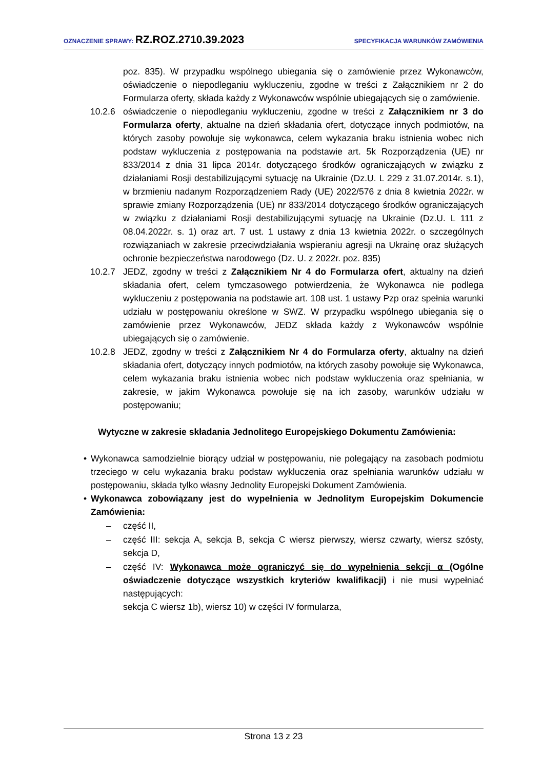OZNACZENIE SPRAWY: RZ.ROZ.2710.39.2023
SPECYFIKACJA WARUNKÓW ZAMÓWIENIA
poz. 835). W przypadku wspólnego ubiegania się o zamówienie przez Wykonawców, oświadczenie o niepodleganiu wykluczeniu, zgodne w treści z Załącznikiem nr 2 do Formularza oferty, składa każdy z Wykonawców wspólnie ubiegających się o zamówienie.
10.2.6 oświadczenie o niepodleganiu wykluczeniu, zgodne w treści z Załącznikiem nr 3 do Formularza oferty, aktualne na dzień składania ofert, dotyczące innych podmiotów, na których zasoby powołuje się wykonawca, celem wykazania braku istnienia wobec nich podstaw wykluczenia z postępowania na podstawie art. 5k Rozporządzenia (UE) nr 833/2014 z dnia 31 lipca 2014r. dotyczącego środków ograniczających w związku z działaniami Rosji destabilizującymi sytuację na Ukrainie (Dz.U. L 229 z 31.07.2014r. s.1), w brzmieniu nadanym Rozporządzeniem Rady (UE) 2022/576 z dnia 8 kwietnia 2022r. w sprawie zmiany Rozporządzenia (UE) nr 833/2014 dotyczącego środków ograniczających w związku z działaniami Rosji destabilizującymi sytuację na Ukrainie (Dz.U. L 111 z 08.04.2022r. s. 1) oraz art. 7 ust. 1 ustawy z dnia 13 kwietnia 2022r. o szczególnych rozwiązaniach w zakresie przeciwdziałania wspieraniu agresji na Ukrainę oraz służących ochronie bezpieczeństwa narodowego (Dz. U. z 2022r. poz. 835)
10.2.7 JEDZ, zgodny w treści z Załącznikiem Nr 4 do Formularza ofert, aktualny na dzień składania ofert, celem tymczasowego potwierdzenia, że Wykonawca nie podlega wykluczeniu z postępowania na podstawie art. 108 ust. 1 ustawy Pzp oraz spełnia warunki udziału w postępowaniu określone w SWZ. W przypadku wspólnego ubiegania się o zamówienie przez Wykonawców, JEDZ składa każdy z Wykonawców wspólnie ubiegających się o zamówienie.
10.2.8 JEDZ, zgodny w treści z Załącznikiem Nr 4 do Formularza oferty, aktualny na dzień składania ofert, dotyczący innych podmiotów, na których zasoby powołuje się Wykonawca, celem wykazania braku istnienia wobec nich podstaw wykluczenia oraz spełniania, w zakresie, w jakim Wykonawca powołuje się na ich zasoby, warunków udziału w postępowaniu;
Wytyczne w zakresie składania Jednolitego Europejskiego Dokumentu Zamówienia:
• Wykonawca samodzielnie biorący udział w postępowaniu, nie polegający na zasobach podmiotu trzeciego w celu wykazania braku podstaw wykluczenia oraz spełniania warunków udziału w postępowaniu, składa tylko własny Jednolity Europejski Dokument Zamówienia.
• Wykonawca zobowiązany jest do wypełnienia w Jednolitym Europejskim Dokumencie Zamówienia:
– część II,
– część III: sekcja A, sekcja B, sekcja C wiersz pierwszy, wiersz czwarty, wiersz szósty, sekcja D,
– część IV: Wykonawca może ograniczyć się do wypełnienia sekcji α (Ogólne oświadczenie dotyczące wszystkich kryteriów kwalifikacji) i nie musi wypełniać następujących:
sekcja C wiersz 1b), wiersz 10) w części IV formularza,
Strona 13 z 23